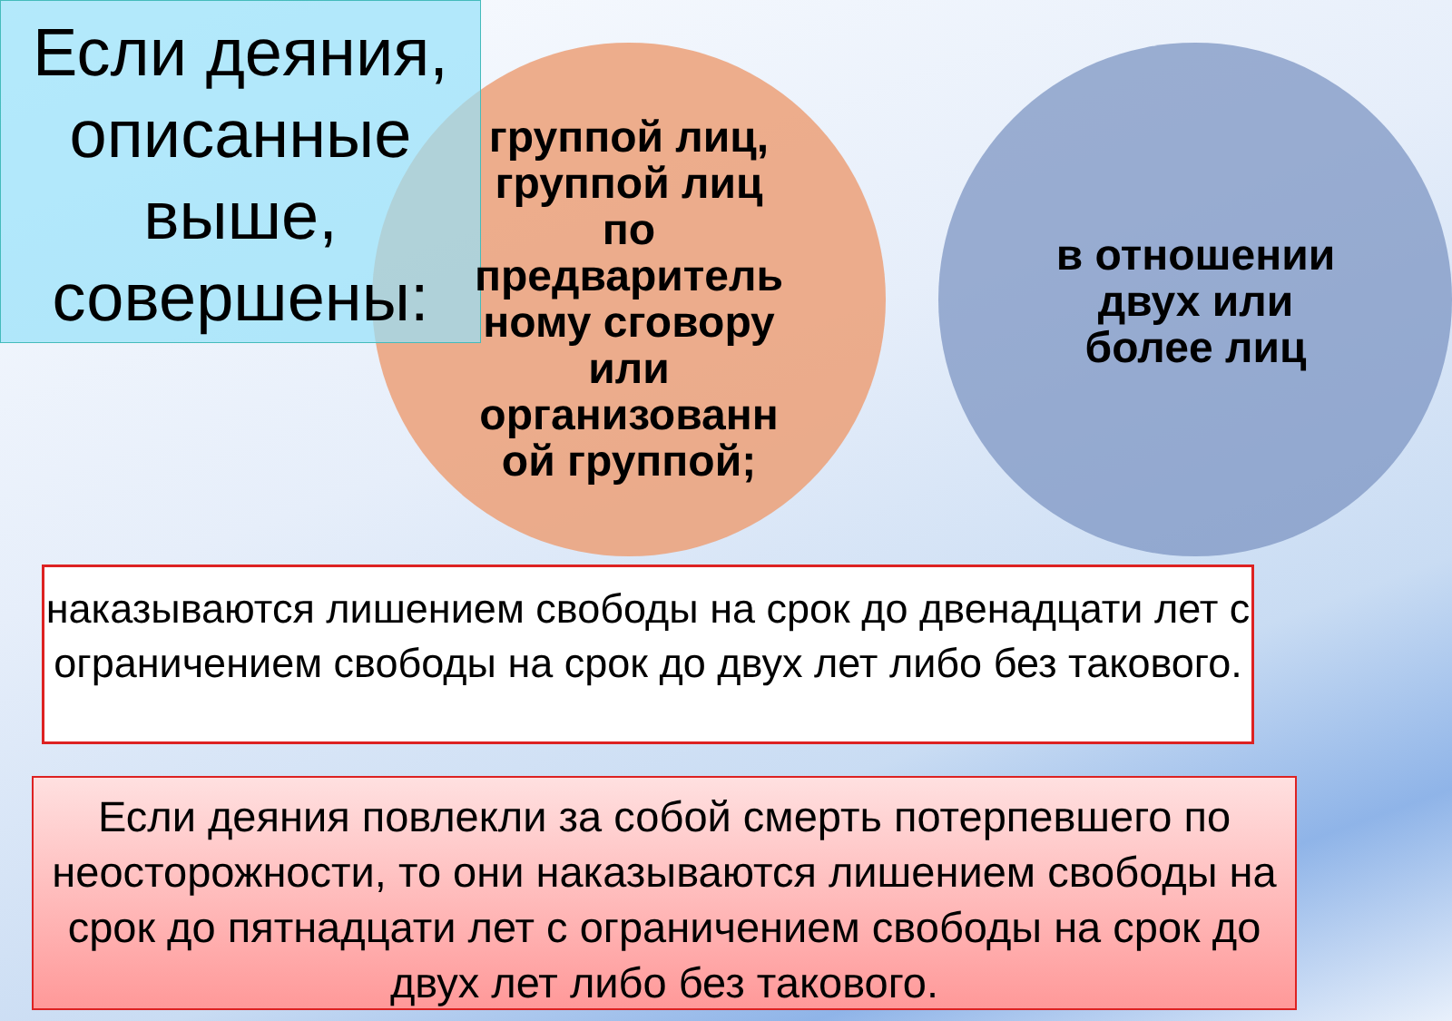Если деяния, описанные выше, совершены:
группой лиц, группой лиц по предваритель ному сговору или организованн ой группой;
в отношении двух или более лиц
наказываются лишением свободы на срок до двенадцати лет с ограничением свободы на срок до двух лет либо без такового.
Если деяния повлекли за собой смерть потерпевшего по неосторожности, то они наказываются лишением свободы на срок до пятнадцати лет с ограничением свободы на срок до двух лет либо без такового.